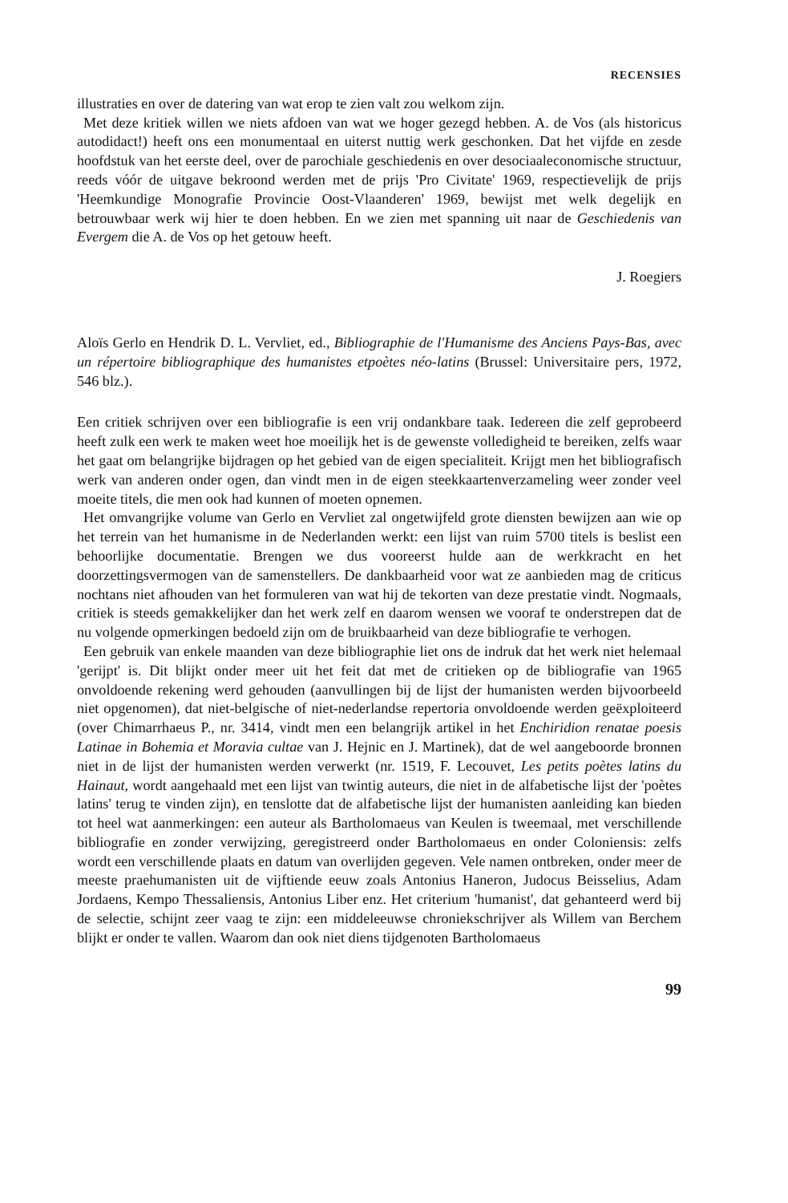RECENSIES
illustraties en over de datering van wat erop te zien valt zou welkom zijn.
Met deze kritiek willen we niets afdoen van wat we hoger gezegd hebben. A. de Vos (als historicus autodidact!) heeft ons een monumentaal en uiterst nuttig werk geschonken. Dat het vijfde en zesde hoofdstuk van het eerste deel, over de parochiale geschiedenis en over desociaaleconomische structuur, reeds vóór de uitgave bekroond werden met de prijs 'Pro Civitate' 1969, respectievelijk de prijs 'Heemkundige Monografie Provincie Oost-Vlaanderen' 1969, bewijst met welk degelijk en betrouwbaar werk wij hier te doen hebben. En we zien met spanning uit naar de Geschiedenis van Evergem die A. de Vos op het getouw heeft.
J. Roegiers
Aloïs Gerlo en Hendrik D. L. Vervliet, ed., Bibliographie de l'Humanisme des Anciens Pays-Bas, avec un répertoire bibliographique des humanistes etpoètes néo-latins (Brussel: Universitaire pers, 1972, 546 blz.).
Een critiek schrijven over een bibliografie is een vrij ondankbare taak. Iedereen die zelf geprobeerd heeft zulk een werk te maken weet hoe moeilijk het is de gewenste volledigheid te bereiken, zelfs waar het gaat om belangrijke bijdragen op het gebied van de eigen specialiteit. Krijgt men het bibliografisch werk van anderen onder ogen, dan vindt men in de eigen steekkaartenverzameling weer zonder veel moeite titels, die men ook had kunnen of moeten opnemen.
Het omvangrijke volume van Gerlo en Vervliet zal ongetwijfeld grote diensten bewijzen aan wie op het terrein van het humanisme in de Nederlanden werkt: een lijst van ruim 5700 titels is beslist een behoorlijke documentatie. Brengen we dus vooreerst hulde aan de werkkracht en het doorzettingsvermogen van de samenstellers. De dankbaarheid voor wat ze aanbieden mag de criticus nochtans niet afhouden van het formuleren van wat hij de tekorten van deze prestatie vindt. Nogmaals, critiek is steeds gemakkelijker dan het werk zelf en daarom wensen we vooraf te onderstrepen dat de nu volgende opmerkingen bedoeld zijn om de bruikbaarheid van deze bibliografie te verhogen.
Een gebruik van enkele maanden van deze bibliographie liet ons de indruk dat het werk niet helemaal 'gerijpt' is. Dit blijkt onder meer uit het feit dat met de critieken op de bibliografie van 1965 onvoldoende rekening werd gehouden (aanvullingen bij de lijst der humanisten werden bijvoorbeeld niet opgenomen), dat niet-belgische of niet-nederlandse repertoria onvoldoende werden geëxploiteerd (over Chimarrhaeus P., nr. 3414, vindt men een belangrijk artikel in het Enchiridion renatae poesis Latinae in Bohemia et Moravia cultae van J. Hejnic en J. Martinek), dat de wel aangeboorde bronnen niet in de lijst der humanisten werden verwerkt (nr. 1519, F. Lecouvet, Les petits poètes latins du Hainaut, wordt aangehaald met een lijst van twintig auteurs, die niet in de alfabetische lijst der 'poètes latins' terug te vinden zijn), en tenslotte dat de alfabetische lijst der humanisten aanleiding kan bieden tot heel wat aanmerkingen: een auteur als Bartholomaeus van Keulen is tweemaal, met verschillende bibliografie en zonder verwijzing, geregistreerd onder Bartholomaeus en onder Coloniensis: zelfs wordt een verschillende plaats en datum van overlijden gegeven. Vele namen ontbreken, onder meer de meeste praehumanisten uit de vijftiende eeuw zoals Antonius Haneron, Judocus Beisselius, Adam Jordaens, Kempo Thessaliensis, Antonius Liber enz. Het criterium 'humanist', dat gehanteerd werd bij de selectie, schijnt zeer vaag te zijn: een middeleeuwse chroniekschrijver als Willem van Berchem blijkt er onder te vallen. Waarom dan ook niet diens tijdgenoten Bartholomaeus
99